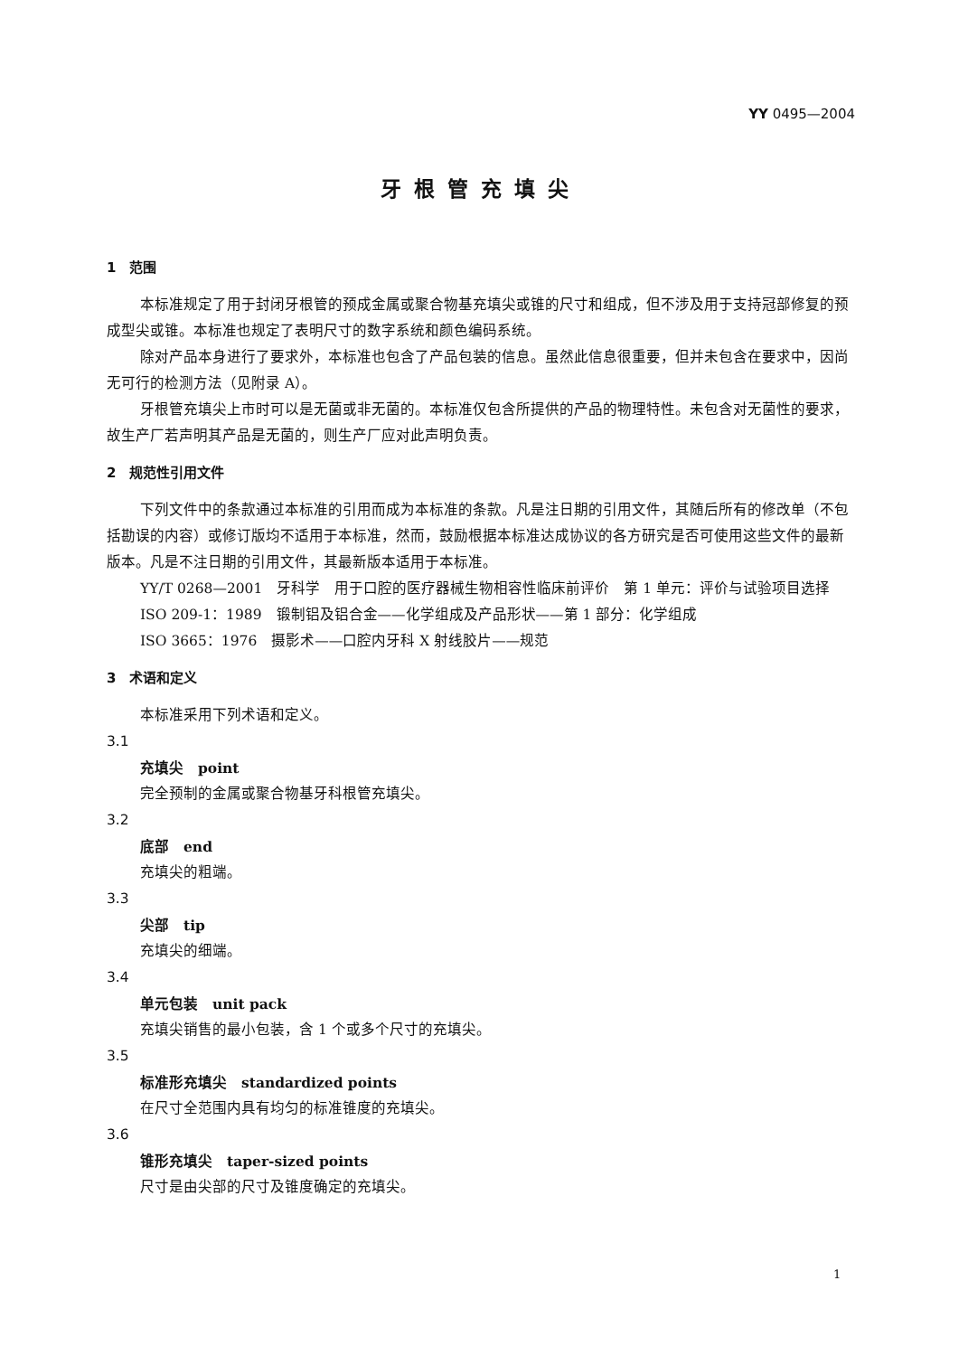YY 0495—2004
牙根管充填尖
1　范围
本标准规定了用于封闭牙根管的预成金属或聚合物基充填尖或锥的尺寸和组成，但不涉及用于支持冠部修复的预成型尖或锥。本标准也规定了表明尺寸的数字系统和颜色编码系统。
除对产品本身进行了要求外，本标准也包含了产品包装的信息。虽然此信息很重要，但并未包含在要求中，因尚无可行的检测方法（见附录 A）。
牙根管充填尖上市时可以是无菌或非无菌的。本标准仅包含所提供的产品的物理特性。未包含对无菌性的要求，故生产厂若声明其产品是无菌的，则生产厂应对此声明负责。
2　规范性引用文件
下列文件中的条款通过本标准的引用而成为本标准的条款。凡是注日期的引用文件，其随后所有的修改单（不包括勘误的内容）或修订版均不适用于本标准，然而，鼓励根据本标准达成协议的各方研究是否可使用这些文件的最新版本。凡是不注日期的引用文件，其最新版本适用于本标准。
YY/T 0268—2001　牙科学　用于口腔的医疗器械生物相容性临床前评价　第 1 单元：评价与试验项目选择
ISO 209-1：1989　锻制铝及铝合金——化学组成及产品形状——第 1 部分：化学组成
ISO 3665：1976　摄影术——口腔内牙科 X 射线胶片——规范
3　术语和定义
本标准采用下列术语和定义。
3.1
充填尖　point
完全预制的金属或聚合物基牙科根管充填尖。
3.2
底部　end
充填尖的粗端。
3.3
尖部　tip
充填尖的细端。
3.4
单元包装　unit pack
充填尖销售的最小包装，含 1 个或多个尺寸的充填尖。
3.5
标准形充填尖　standardized points
在尺寸全范围内具有均匀的标准锥度的充填尖。
3.6
锥形充填尖　taper-sized points
尺寸是由尖部的尺寸及锥度确定的充填尖。
1